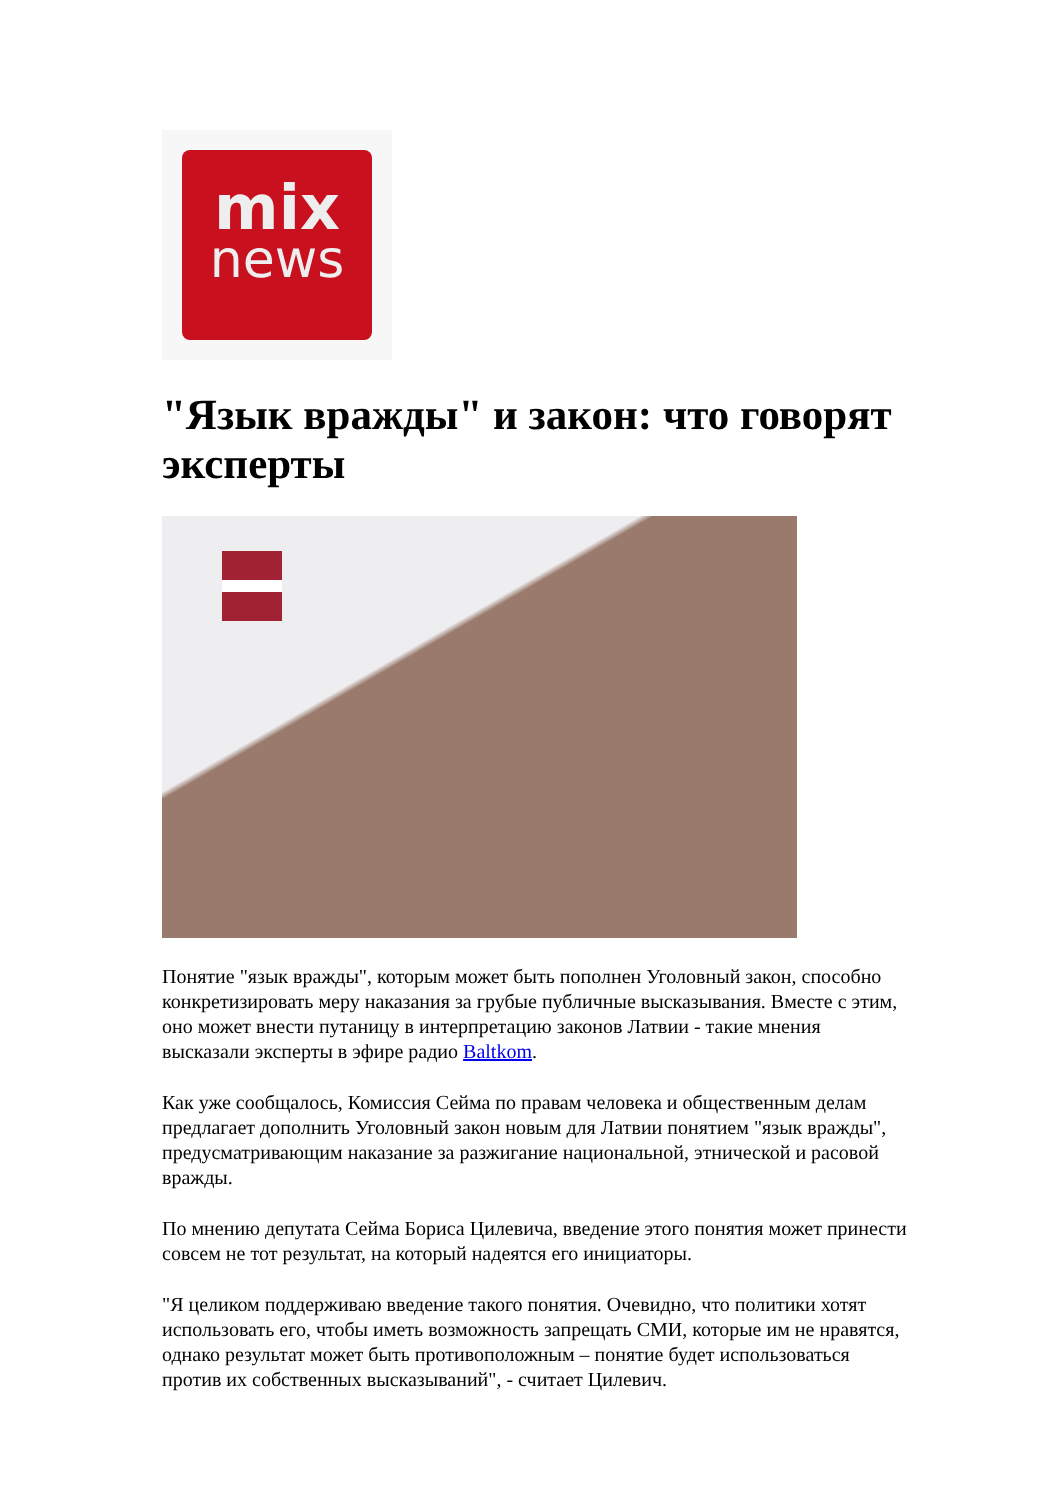mix
news
"Язык вражды" и закон: что говорят эксперты
Понятие "язык вражды", которым может быть пополнен Уголовный закон, способно конкретизировать меру наказания за грубые публичные высказывания. Вместе с этим, оно может внести путаницу в интерпретацию законов Латвии - такие мнения высказали эксперты в эфире радио Baltkom.
Как уже сообщалось, Комиссия Сейма по правам человека и общественным делам предлагает дополнить Уголовный закон новым для Латвии понятием "язык вражды", предусматривающим наказание за разжигание национальной, этнической и расовой вражды.
По мнению депутата Сейма Бориса Цилевича, введение этого понятия может принести совсем не тот результат, на который надеятся его инициаторы.
"Я целиком поддерживаю введение такого понятия. Очевидно, что политики хотят использовать его, чтобы иметь возможность запрещать СМИ, которые им не нравятся, однако результат может быть противоположным – понятие будет использоваться против их собственных высказываний", - считает Цилевич.